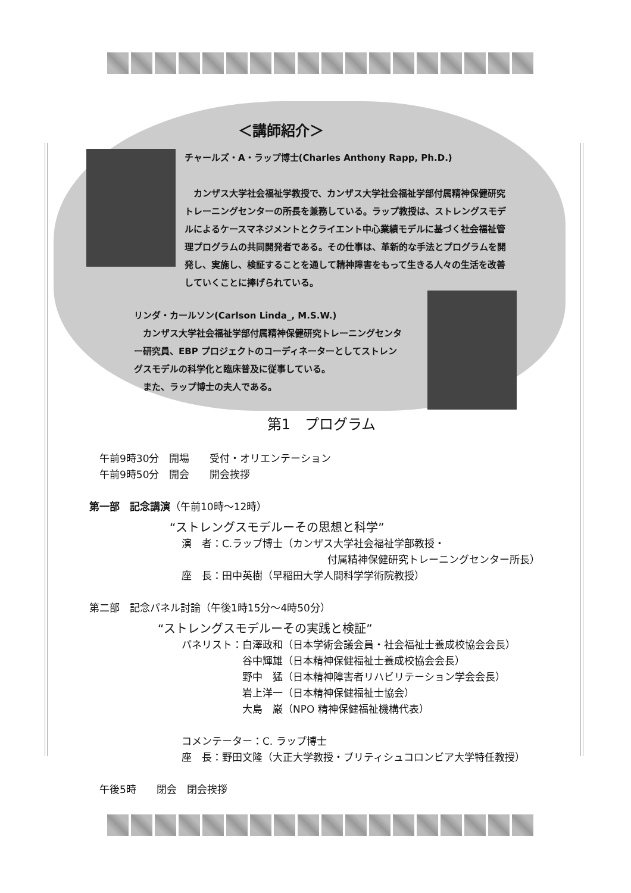＜講師紹介＞
チャールズ・A・ラップ博士(Charles Anthony Rapp, Ph.D.)
　カンザス大学社会福祉学教授で、カンザス大学社会福祉学部付属精神保健研究トレーニングセンターの所長を兼務している。ラップ教授は、ストレングスモデルによるケースマネジメントとクライエント中心業績モデルに基づく社会福祉管理プログラムの共同開発者である。その仕事は、革新的な手法とプログラムを開発し、実施し、検証することを通して精神障害をもって生きる人々の生活を改善していくことに捧げられている。
リンダ・カールソン(Carlson Linda_, M.S.W.)
　カンザス大学社会福祉学部付属精神保健研究トレーニングセンター研究員、EBP プロジェクトのコーディネーターとしてストレングスモデルの科学化と臨床普及に従事している。
　また、ラップ博士の夫人である。
第1　プログラム
　午前9時30分　開場　　受付・オリエンテーション
　午前9時50分　開会　　開会挨拶
第一部　記念講演（午前10時～12時）
“ストレングスモデルーその思想と科学”
演　者：C.ラップ博士（カンザス大学社会福祉学部教授・
付属精神保健研究トレーニングセンター所長）
座　長：田中英樹（早稲田大学人間科学学術院教授）
第二部　記念パネル討論（午後1時15分～4時50分）
“ストレングスモデルーその実践と検証”
パネリスト：白澤政和（日本学術会議会員・社会福祉士養成校協会会長）
谷中輝雄（日本精神保健福祉士養成校協会会長）
野中　猛（日本精神障害者リハビリテーション学会会長）
岩上洋一（日本精神保健福祉士協会）
大島　巌（NPO 精神保健福祉機構代表）
コメンテーター：C. ラップ博士
座　長：野田文隆（大正大学教授・ブリティシュコロンビア大学特任教授）
　午後5時　　閉会　閉会挨拶